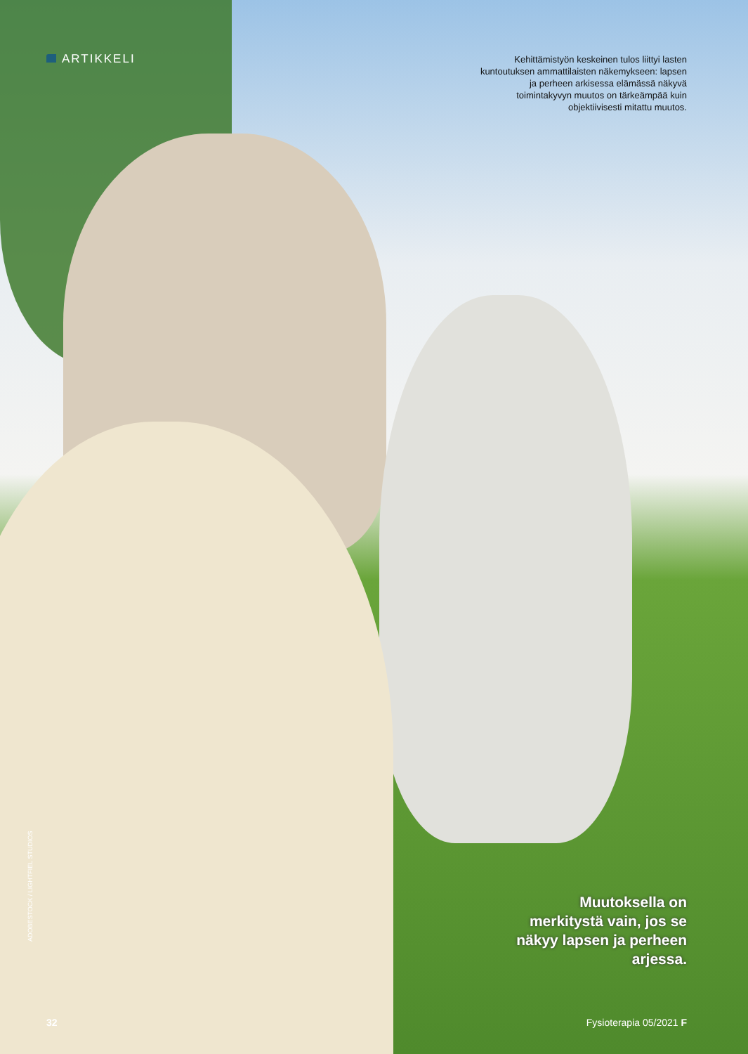ARTIKKELI
Kehittämistyön keskeinen tulos liittyi lasten kuntoutuksen ammattilaisten näkemykseen: lapsen ja perheen arkisessa elämässä näkyvä toimintakyvyn muutos on tärkeämpää kuin objektiivisesti mitattu muutos.
Muutoksella on merkitystä vain, jos se näkyy lapsen ja perheen arjessa.
ADOBESTOCK / LIGHTFIEL STUDIOS
32 Fysioterapia 05/2021 F